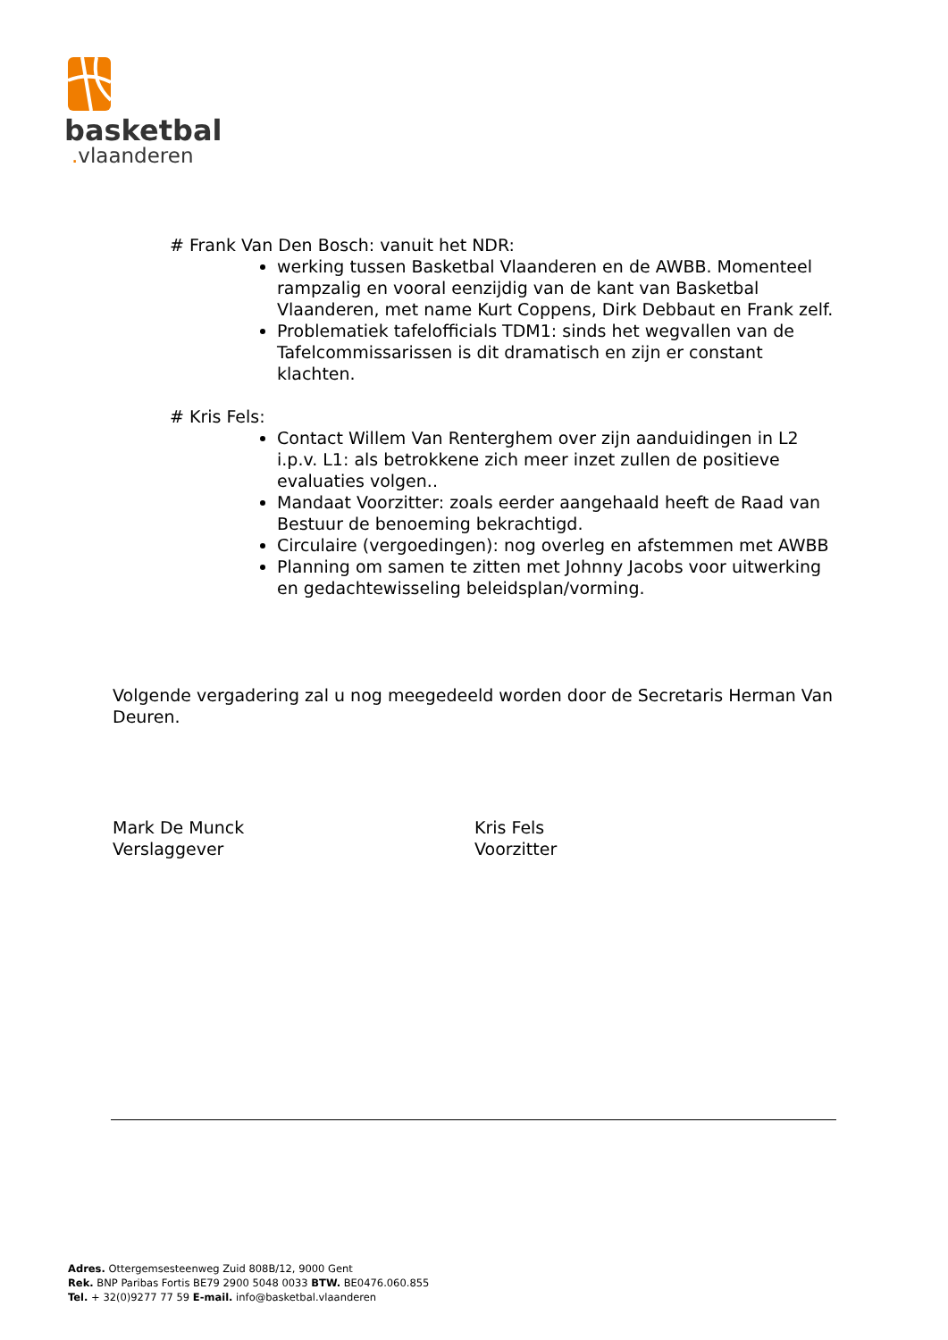basketbal
. vlaanderen
# Frank Van Den Bosch: vanuit het NDR:
werking tussen Basketbal Vlaanderen en de AWBB. Momenteel rampzalig en vooral eenzijdig van de kant van Basketbal Vlaanderen, met name Kurt Coppens, Dirk Debbaut en Frank zelf.
Problematiek tafelofficials TDM1: sinds het wegvallen van de Tafelcommissarissen is dit dramatisch en zijn er constant klachten.
# Kris Fels:
Contact Willem Van Renterghem over zijn aanduidingen in L2 i.p.v. L1: als betrokkene zich meer inzet zullen de positieve evaluaties volgen..
Mandaat Voorzitter: zoals eerder aangehaald heeft de Raad van Bestuur de benoeming bekrachtigd.
Circulaire (vergoedingen): nog overleg en afstemmen met AWBB
Planning om samen te zitten met Johnny Jacobs voor uitwerking en gedachtewisseling beleidsplan/vorming.
Volgende vergadering zal u nog meegedeeld worden door de Secretaris Herman Van Deuren.
Mark De Munck
Verslaggever
Kris Fels
Voorzitter
Adres. Ottergemsesteenweg Zuid 808B/12, 9000 Gent
Rek. BNP Paribas Fortis BE79 2900 5048 0033 BTW. BE0476.060.855
Tel. + 32(0)9277 77 59 E-mail. info@basketbal.vlaanderen